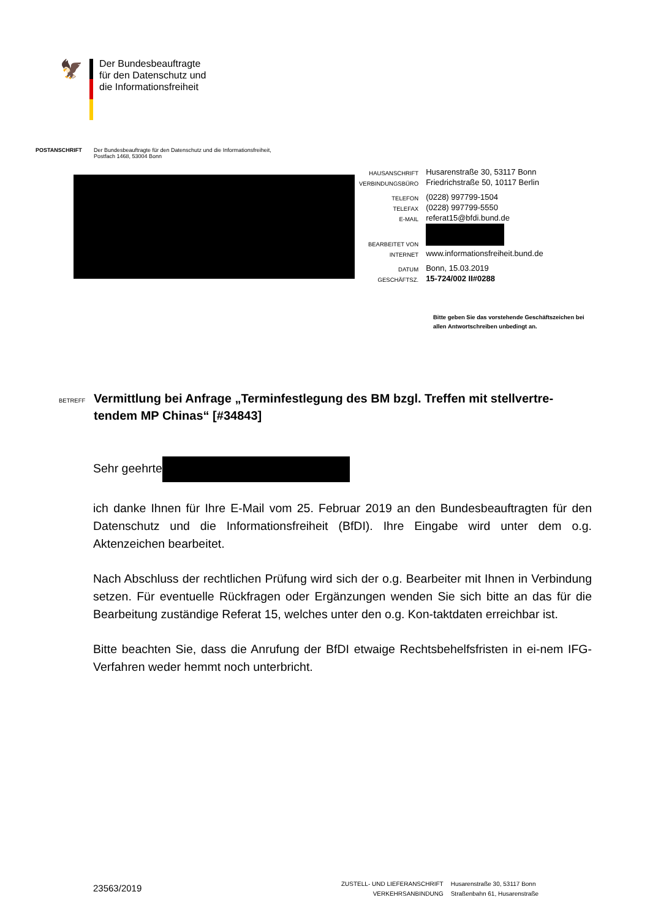🦅
Der Bundesbeauftragte
für den Datenschutz und
die Informationsfreiheit
POSTANSCHRIFT Der Bundesbeauftragte für den Datenschutz und die Informationsfreiheit,
Postfach 1468, 53004 Bonn
| HAUSANSCHRIFT | Husarenstraße 30, 53117 Bonn |
| VERBINDUNGSBÜRO | Friedrichstraße 50, 10117 Berlin |
| TELEFON | (0228) 997799-1504 |
| TELEFAX | (0228) 997799-5550 |
| E-MAIL | referat15@bfdi.bund.de |
| BEARBEITET VON | |
| INTERNET | www.informationsfreiheit.bund.de |
| DATUM | Bonn, 15.03.2019 |
| GESCHÄFTSZ. | 15-724/002 II#0288 |
Bitte geben Sie das vorstehende Geschäftszeichen bei
allen Antwortschreiben unbedingt an.
BETREFF
Vermittlung bei Anfrage „Terminfestlegung des BM bzgl. Treffen mit stellvertre-tendem MP Chinas“ [#34843]
Sehr geehrte
ich danke Ihnen für Ihre E-Mail vom 25. Februar 2019 an den Bundesbeauftragten für den Datenschutz und die Informationsfreiheit (BfDI). Ihre Eingabe wird unter dem o.g. Aktenzeichen bearbeitet.
Nach Abschluss der rechtlichen Prüfung wird sich der o.g. Bearbeiter mit Ihnen in Verbindung setzen. Für eventuelle Rückfragen oder Ergänzungen wenden Sie sich bitte an das für die Bearbeitung zuständige Referat 15, welches unter den o.g. Kon-taktdaten erreichbar ist.
Bitte beachten Sie, dass die Anrufung der BfDI etwaige Rechtsbehelfsfristen in ei-nem IFG-Verfahren weder hemmt noch unterbricht.
23563/2019
ZUSTELL- UND LIEFERANSCHRIFT
VERKEHRSANBINDUNG
Husarenstraße 30, 53117 Bonn
Straßenbahn 61, Husarenstraße